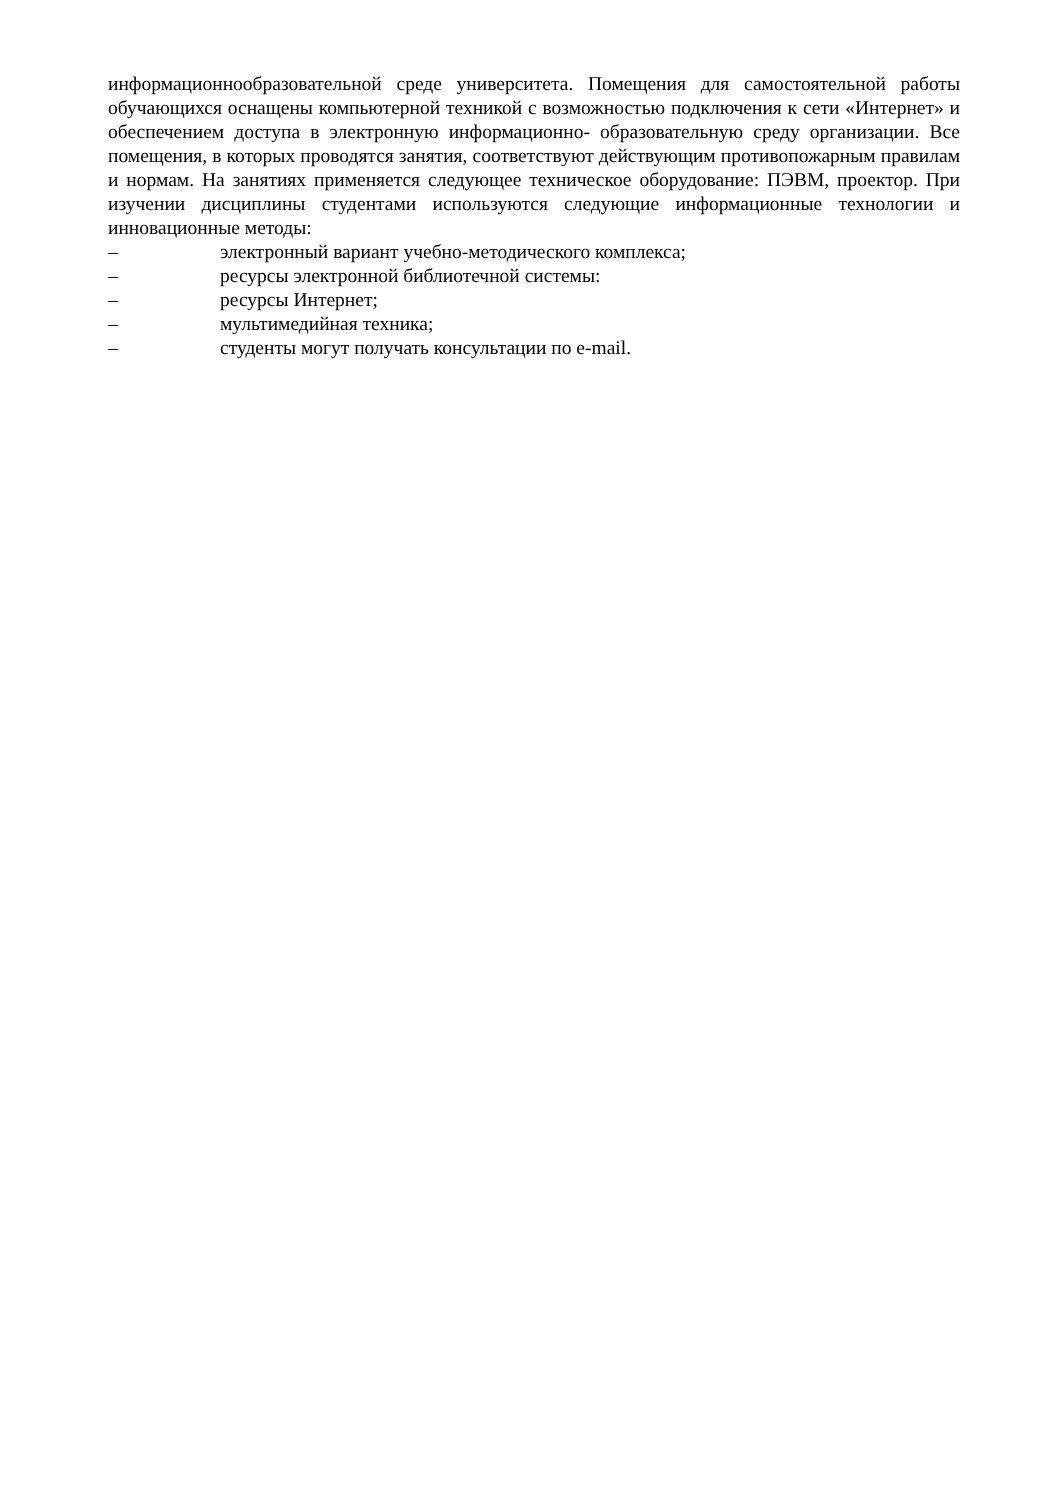информационнообразовательной среде университета. Помещения для самостоятельной работы обучающихся оснащены компьютерной техникой с возможностью подключения к сети «Интернет» и обеспечением доступа в электронную информационно- образовательную среду организации. Все помещения, в которых проводятся занятия, соответствуют действующим противопожарным правилам и нормам. На занятиях применяется следующее техническое оборудование: ПЭВМ, проектор. При изучении дисциплины студентами используются следующие информационные технологии и инновационные методы:
– электронный вариант учебно-методического комплекса;
– ресурсы электронной библиотечной системы:
– ресурсы Интернет;
– мультимедийная техника;
– студенты могут получать консультации по e-mail.